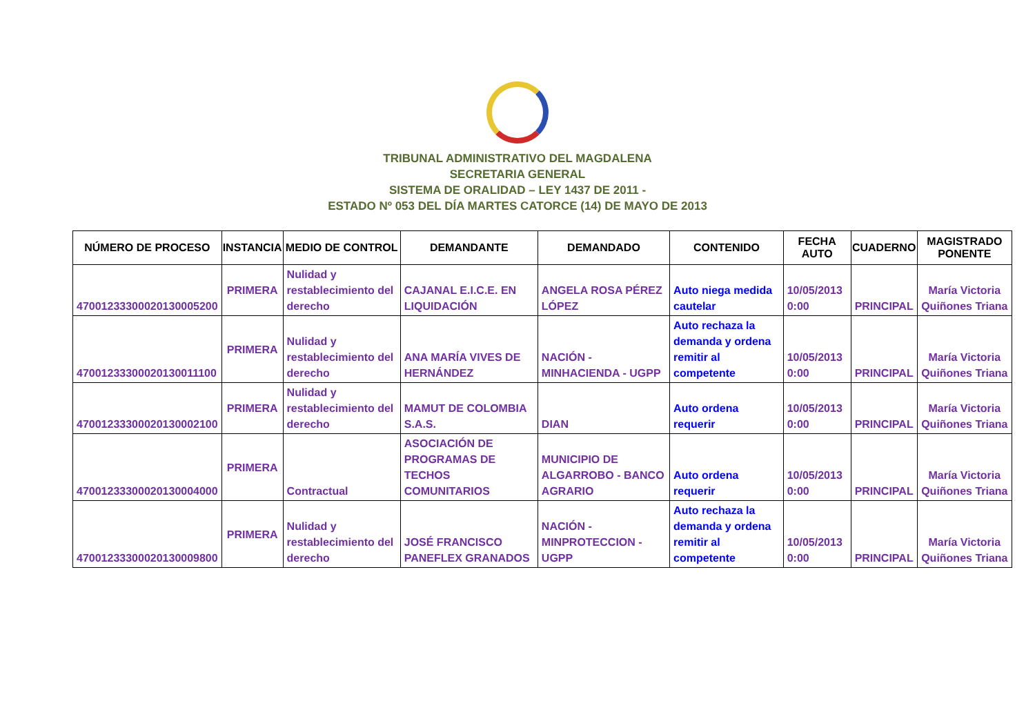TRIBUNAL ADMINISTRATIVO DEL MAGDALENA
SECRETARIA GENERAL
SISTEMA DE ORALIDAD – LEY 1437 DE 2011 -
ESTADO Nº 053 DEL DÍA MARTES CATORCE (14) DE MAYO DE 2013
| NÚMERO DE PROCESO | INSTANCIA | MEDIO DE CONTROL | DEMANDANTE | DEMANDADO | CONTENIDO | FECHA AUTO | CUADERNO | MAGISTRADO PONENTE |
| --- | --- | --- | --- | --- | --- | --- | --- | --- |
| 47001233300020130005200 | PRIMERA | Nulidad y restablecimiento del derecho | CAJANAL E.I.C.E. EN LIQUIDACIÓN | ANGELA ROSA PÉREZ LÓPEZ | Auto niega medida cautelar | 10/05/2013 0:00 | PRINCIPAL | María Victoria Quiñones Triana |
| 47001233300020130011100 | PRIMERA | Nulidad y restablecimiento del derecho | ANA MARÍA VIVES DE HERNÁNDEZ | NACIÓN - MINHACIENDA - UGPP | Auto rechaza la demanda y ordena remitir al competente | 10/05/2013 0:00 | PRINCIPAL | María Victoria Quiñones Triana |
| 47001233300020130002100 | PRIMERA | Nulidad y restablecimiento del derecho | MAMUT DE COLOMBIA S.A.S. | DIAN | Auto ordena requerir | 10/05/2013 0:00 | PRINCIPAL | María Victoria Quiñones Triana |
| 47001233300020130004000 | PRIMERA | Contractual | ASOCIACIÓN DE PROGRAMAS DE TECHOS COMUNITARIOS | MUNICIPIO DE ALGARROBO - BANCO AGRARIO | Auto ordena requerir | 10/05/2013 0:00 | PRINCIPAL | María Victoria Quiñones Triana |
| 47001233300020130009800 | PRIMERA | Nulidad y restablecimiento del derecho | JOSÉ FRANCISCO PANEFLEX GRANADOS | NACIÓN - MINPROTECCION - UGPP | Auto rechaza la demanda y ordena remitir al competente | 10/05/2013 0:00 | PRINCIPAL | María Victoria Quiñones Triana |